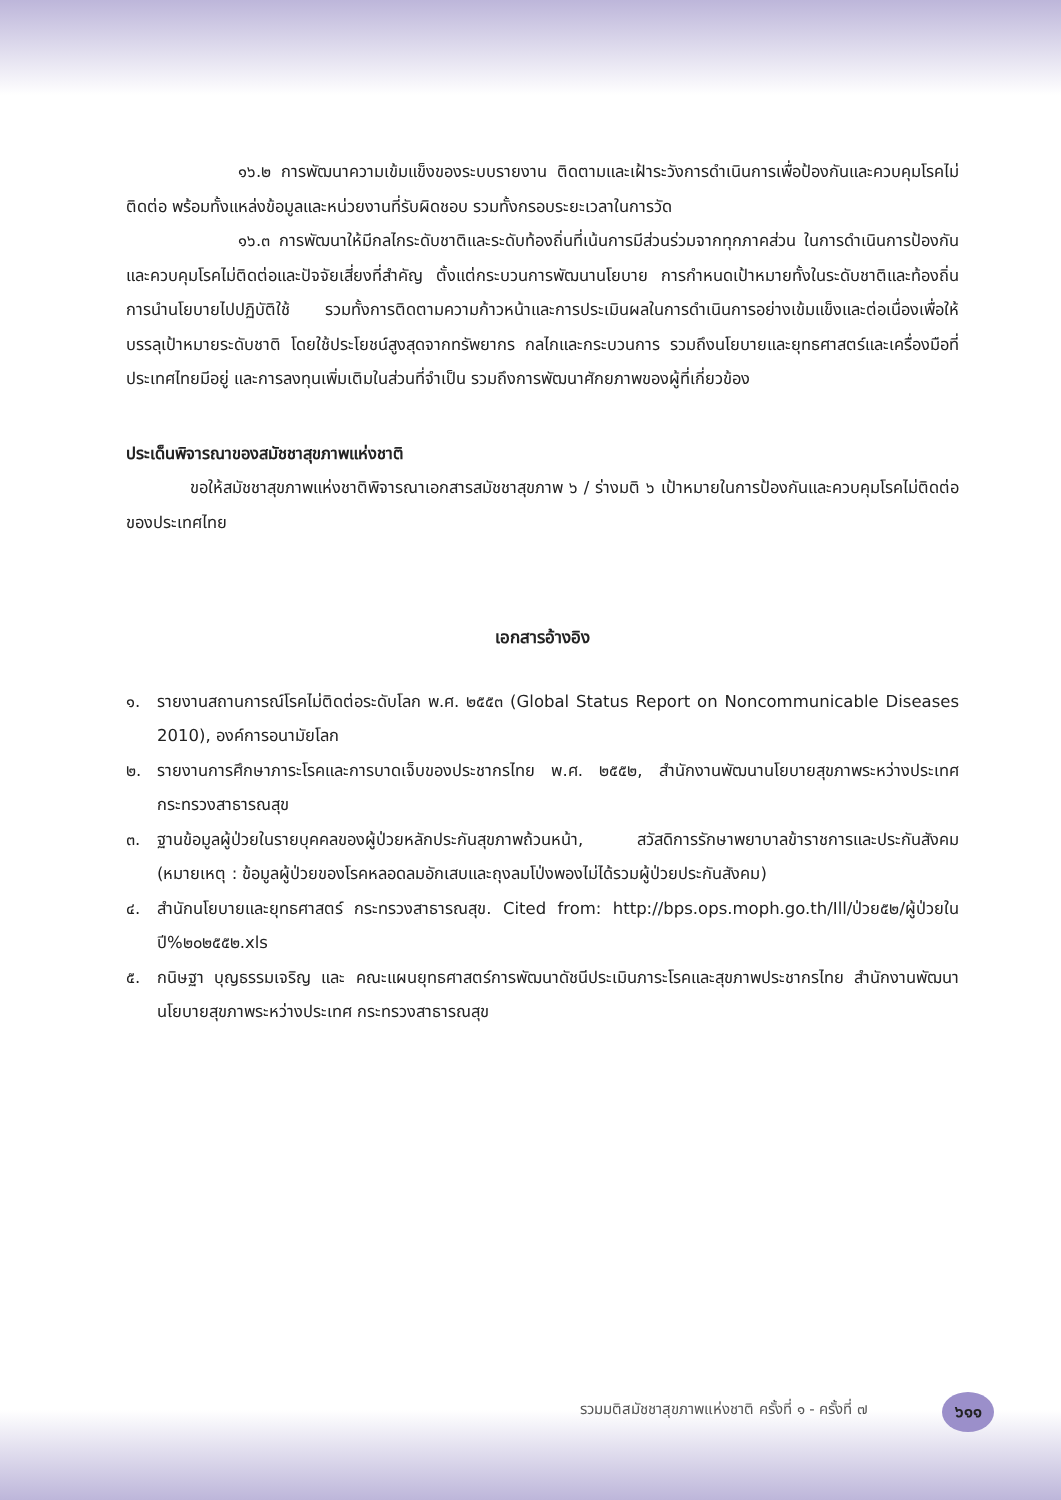๑๖.๒ การพัฒนาความเข้มแข็งของระบบรายงาน ติดตามและเฝ้าระวังการดำเนินการเพื่อป้องกันและควบคุมโรคไม่ติดต่อ พร้อมทั้งแหล่งข้อมูลและหน่วยงานที่รับผิดชอบ รวมทั้งกรอบระยะเวลาในการวัด
๑๖.๓ การพัฒนาให้มีกลไกระดับชาติและระดับท้องถิ่นที่เน้นการมีส่วนร่วมจากทุกภาคส่วน ในการดำเนินการป้องกันและควบคุมโรคไม่ติดต่อและปัจจัยเสี่ยงที่สำคัญ ตั้งแต่กระบวนการพัฒนานโยบาย การกำหนดเป้าหมายทั้งในระดับชาติและท้องถิ่น การนำนโยบายไปปฏิบัติใช้ รวมทั้งการติดตามความก้าวหน้าและการประเมินผลในการดำเนินการอย่างเข้มแข็งและต่อเนื่องเพื่อให้บรรลุเป้าหมายระดับชาติ โดยใช้ประโยชน์สูงสุดจากทรัพยากร กลไกและกระบวนการ รวมถึงนโยบายและยุทธศาสตร์และเครื่องมือที่ประเทศไทยมีอยู่ และการลงทุนเพิ่มเติมในส่วนที่จำเป็น รวมถึงการพัฒนาศักยภาพของผู้ที่เกี่ยวข้อง
ประเด็นพิจารณาของสมัชชาสุขภาพแห่งชาติ
ขอให้สมัชชาสุขภาพแห่งชาติพิจารณาเอกสารสมัชชาสุขภาพ ๖ / ร่างมติ ๖ เป้าหมายในการป้องกันและควบคุมโรคไม่ติดต่อของประเทศไทย
เอกสารอ้างอิง
๑. รายงานสถานการณ์โรคไม่ติดต่อระดับโลก พ.ศ. ๒๕๕๓ (Global Status Report on Noncommunicable Diseases 2010), องค์การอนามัยโลก
๒. รายงานการศึกษาภาระโรคและการบาดเจ็บของประชากรไทย พ.ศ. ๒๕๕๒, สำนักงานพัฒนานโยบายสุขภาพระหว่างประเทศ กระทรวงสาธารณสุข
๓. ฐานข้อมูลผู้ป่วยในรายบุคคลของผู้ป่วยหลักประกันสุขภาพถ้วนหน้า, สวัสดิการรักษาพยาบาลข้าราชการและประกันสังคม (หมายเหตุ : ข้อมูลผู้ป่วยของโรคหลอดลมอักเสบและถุงลมโป่งพองไม่ได้รวมผู้ป่วยประกันสังคม)
๔. สำนักนโยบายและยุทธศาสตร์ กระทรวงสาธารณสุข. Cited from: http://bps.ops.moph.go.th/Ill/ป่วย๕๒/ผู้ป่วยในปี%๒๐๒๕๕๒.xls
๕. กนิษฐา บุญธรรมเจริญ และ คณะแผนยุทธศาสตร์การพัฒนาดัชนีประเมินภาระโรคและสุขภาพประชากรไทย สำนักงานพัฒนานโยบายสุขภาพระหว่างประเทศ กระทรวงสาธารณสุข
รวมมติสมัชชาสุขภาพแห่งชาติ ครั้งที่ ๑ - ครั้งที่ ๗
๖๑๑